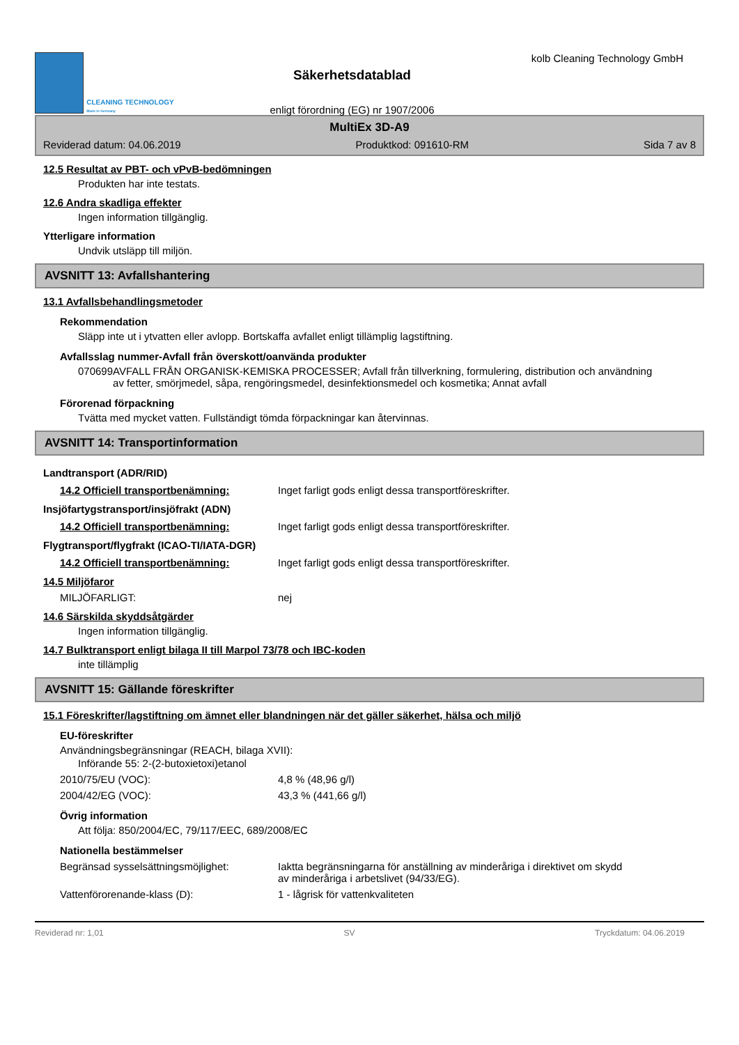CLEANING TECHNOLOGY
Made in Germany
Säkerhetsdatablad
enligt förordning (EG) nr 1907/2006
kolb Cleaning Technology GmbH
MultiEx 3D-A9
Reviderad datum: 04.06.2019 Produktkod: 091610-RM Sida 7 av 8
12.5 Resultat av PBT- och vPvB-bedömningen
Produkten har inte testats.
12.6 Andra skadliga effekter
Ingen information tillgänglig.
Ytterligare information
Undvik utsläpp till miljön.
AVSNITT 13: Avfallshantering
13.1 Avfallsbehandlingsmetoder
Rekommendation
Släpp inte ut i ytvatten eller avlopp. Bortskaffa avfallet enligt tillämplig lagstiftning.
Avfallsslag nummer-Avfall från överskott/oanvända produkter
070699 AVFALL FRÅN ORGANISK-KEMISKA PROCESSER; Avfall från tillverkning, formulering, distribution och användning av fetter, smörjmedel, såpa, rengöringsmedel, desinfektionsmedel och kosmetika; Annat avfall
Förorenad förpackning
Tvätta med mycket vatten. Fullständigt tömda förpackningar kan återvinnas.
AVSNITT 14: Transportinformation
Landtransport (ADR/RID)
14.2 Officiell transportbenämning: Inget farligt gods enligt dessa transportföreskrifter.
Insjöfartygstransport/insjöfrakt (ADN)
14.2 Officiell transportbenämning: Inget farligt gods enligt dessa transportföreskrifter.
Flygtransport/flygfrakt (ICAO-TI/IATA-DGR)
14.2 Officiell transportbenämning: Inget farligt gods enligt dessa transportföreskrifter.
14.5 Miljöfaror
MILJÖFARLIGT: nej
14.6 Särskilda skyddsåtgärder
Ingen information tillgänglig.
14.7 Bulktransport enligt bilaga II till Marpol 73/78 och IBC-koden
inte tillämplig
AVSNITT 15: Gällande föreskrifter
15.1 Föreskrifter/lagstiftning om ämnet eller blandningen när det gäller säkerhet, hälsa och miljö
EU-föreskrifter
Användningsbegränsningar (REACH, bilaga XVII):
Införande 55: 2-(2-butoxietoxi)etanol
2010/75/EU (VOC): 4,8 % (48,96 g/l)
2004/42/EG (VOC): 43,3 % (441,66 g/l)
Övrig information
Att följa: 850/2004/EC, 79/117/EEC, 689/2008/EC
Nationella bestämmelser
Begränsad sysselsättningsmöjlighet: Iaktta begränsningarna för anställning av minderåriga i direktivet om skydd av minderåriga i arbetslivet (94/33/EG).
Vattenförorenande-klass (D): 1 - lågrisk för vattenkvaliteten
Reviderad nr: 1,01 SV Tryckdatum: 04.06.2019